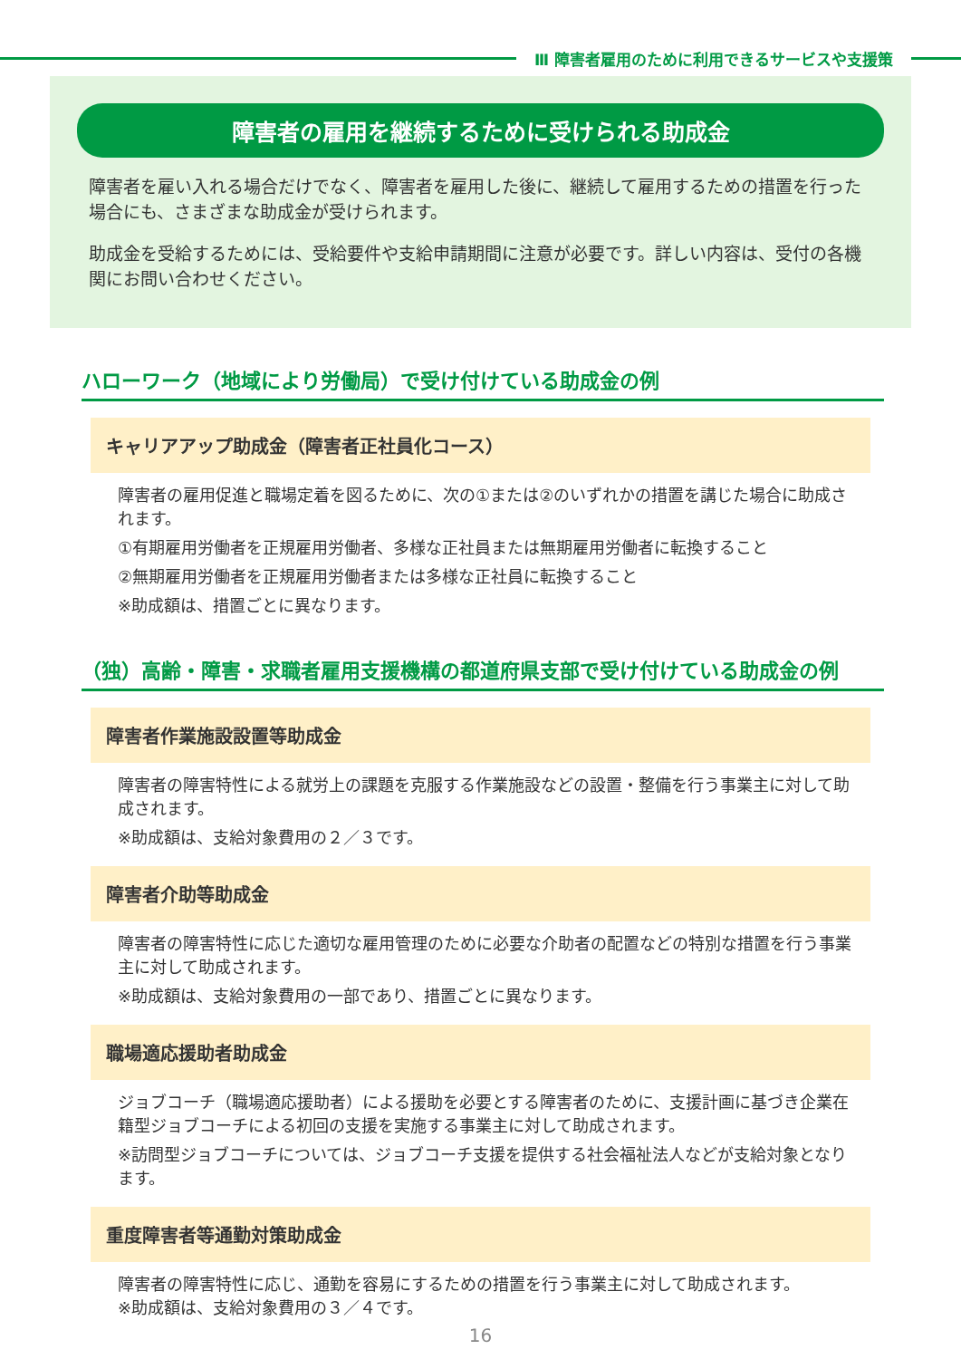Ⅲ 障害者雇用のために利用できるサービスや支援策
障害者の雇用を継続するために受けられる助成金
障害者を雇い入れる場合だけでなく、障害者を雇用した後に、継続して雇用するための措置を行った場合にも、さまざまな助成金が受けられます。
助成金を受給するためには、受給要件や支給申請期間に注意が必要です。詳しい内容は、受付の各機関にお問い合わせください。
ハローワーク（地域により労働局）で受け付けている助成金の例
キャリアアップ助成金（障害者正社員化コース）
障害者の雇用促進と職場定着を図るために、次の①または②のいずれかの措置を講じた場合に助成されます。
①有期雇用労働者を正規雇用労働者、多様な正社員または無期雇用労働者に転換すること
②無期雇用労働者を正規雇用労働者または多様な正社員に転換すること
※助成額は、措置ごとに異なります。
（独）高齢・障害・求職者雇用支援機構の都道府県支部で受け付けている助成金の例
障害者作業施設設置等助成金
障害者の障害特性による就労上の課題を克服する作業施設などの設置・整備を行う事業主に対して助成されます。
※助成額は、支給対象費用の２／３です。
障害者介助等助成金
障害者の障害特性に応じた適切な雇用管理のために必要な介助者の配置などの特別な措置を行う事業主に対して助成されます。
※助成額は、支給対象費用の一部であり、措置ごとに異なります。
職場適応援助者助成金
ジョブコーチ（職場適応援助者）による援助を必要とする障害者のために、支援計画に基づき企業在籍型ジョブコーチによる初回の支援を実施する事業主に対して助成されます。
※訪問型ジョブコーチについては、ジョブコーチ支援を提供する社会福祉法人などが支給対象となります。
重度障害者等通勤対策助成金
障害者の障害特性に応じ、通勤を容易にするための措置を行う事業主に対して助成されます。
※助成額は、支給対象費用の３／４です。
16